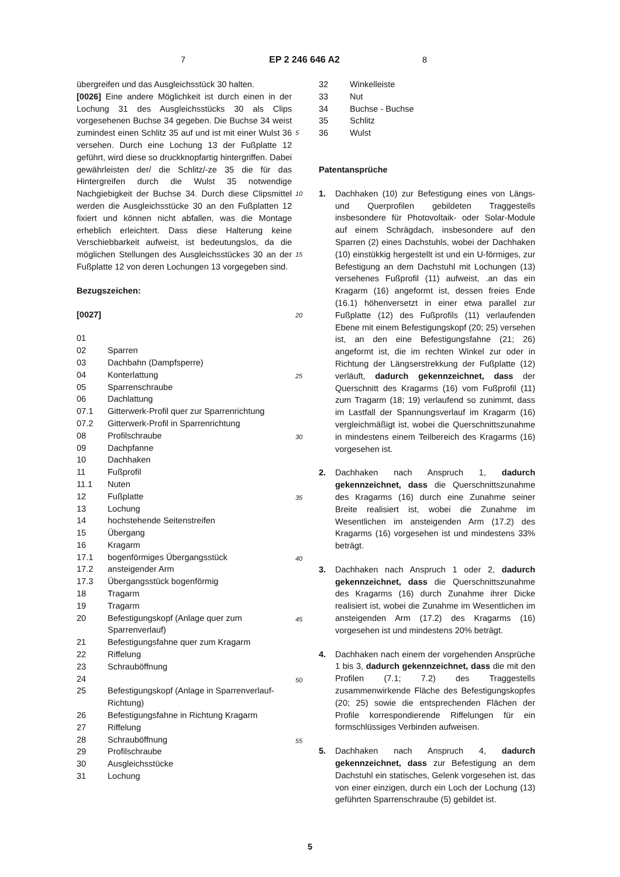7 EP 2 246 646 A2 8
übergreifen und das Ausgleichsstück 30 halten.
[0026] Eine andere Möglichkeit ist durch einen in der Lochung 31 des Ausgleichsstücks 30 als Clips vorgesehenen Buchse 34 gegeben. Die Buchse 34 weist zumindest einen Schlitz 35 auf und ist mit einer Wulst 36 versehen. Durch eine Lochung 13 der Fußplatte 12 geführt, wird diese so druckknopfartig hintergriffen. Dabei gewährleisten der/ die Schlitz/-ze 35 die für das Hintergreifen durch die Wulst 35 notwendige Nachgiebigkeit der Buchse 34. Durch diese Clipsmittel werden die Ausgleichsstücke 30 an den Fußplatten 12 fixiert und können nicht abfallen, was die Montage erheblich erleichtert. Dass diese Halterung keine Verschiebbarkeit aufweist, ist bedeutungslos, da die möglichen Stellungen des Ausgleichsstückes 30 an der Fußplatte 12 von deren Lochungen 13 vorgegeben sind.
Bezugszeichen:
[0027]
| 01 | |
| 02 | Sparren |
| 03 | Dachbahn (Dampfsperre) |
| 04 | Konterlattung |
| 05 | Sparrenschraube |
| 06 | Dachlattung |
| 07.1 | Gitterwerk-Profil quer zur Sparrenrichtung |
| 07.2 | Gitterwerk-Profil in Sparrenrichtung |
| 08 | Profilschraube |
| 09 | Dachpfanne |
| 10 | Dachhaken |
| 11 | Fußprofil |
| 11.1 | Nuten |
| 12 | Fußplatte |
| 13 | Lochung |
| 14 | hochstehende Seitenstreifen |
| 15 | Übergang |
| 16 | Kragarm |
| 17.1 | bogenförmiges Übergangsstück |
| 17.2 | ansteigender Arm |
| 17.3 | Übergangsstück bogenförmig |
| 18 | Tragarm |
| 19 | Tragarm |
| 20 | Befestigungskopf (Anlage quer zum Sparrenverlauf) |
| 21 | Befestigungsfahne quer zum Kragarm |
| 22 | Riffelung |
| 23 | Schrauböffnung |
| 24 | |
| 25 | Befestigungskopf (Anlage in Sparrenverlauf-Richtung) |
| 26 | Befestigungsfahne in Richtung Kragarm |
| 27 | Riffelung |
| 28 | Schrauböffnung |
| 29 | Profilschraube |
| 30 | Ausgleichsstücke |
| 31 | Lochung |
5
10
15
20
25
30
35
40
45
50
55
| 32 | Winkelleiste |
| 33 | Nut |
| 34 | Buchse - Buchse |
| 35 | Schlitz |
| 36 | Wulst |
Patentansprüche
1. Dachhaken (10) zur Befestigung eines von Längs- und Querprofilen gebildeten Traggestells insbesondere für Photovoltaik- oder Solar-Module auf einem Schrägdach, insbesondere auf den Sparren (2) eines Dachstuhls, wobei der Dachhaken (10) einstükkig hergestellt ist und ein U-förmiges, zur Befestigung an dem Dachstuhl mit Lochungen (13) versehenes Fußprofil (11) aufweist, .an das ein Kragarm (16) angeformt ist, dessen freies Ende (16.1) höhenversetzt in einer etwa parallel zur Fußplatte (12) des Fußprofils (11) verlaufenden Ebene mit einem Befestigungskopf (20; 25) versehen ist, an den eine Befestigungsfahne (21; 26) angeformt ist, die im rechten Winkel zur oder in Richtung der Längserstrekkung der Fußplatte (12) verläuft, dadurch gekennzeichnet, dass der Querschnitt des Kragarms (16) vom Fußprofil (11) zum Tragarm (18; 19) verlaufend so zunimmt, dass im Lastfall der Spannungsverlauf im Kragarm (16) vergleichmäßigt ist, wobei die Querschnittszunahme in mindestens einem Teilbereich des Kragarms (16) vorgesehen ist.
2. Dachhaken nach Anspruch 1, dadurch gekennzeichnet, dass die Querschnittszunahme des Kragarms (16) durch eine Zunahme seiner Breite realisiert ist, wobei die Zunahme im Wesentlichen im ansteigenden Arm (17.2) des Kragarms (16) vorgesehen ist und mindestens 33% beträgt.
3. Dachhaken nach Anspruch 1 oder 2, dadurch gekennzeichnet, dass die Querschnittszunahme des Kragarms (16) durch Zunahme ihrer Dicke realisiert ist, wobei die Zunahme im Wesentlichen im ansteigenden Arm (17.2) des Kragarms (16) vorgesehen ist und mindestens 20% beträgt.
4. Dachhaken nach einem der vorgehenden Ansprüche 1 bis 3, dadurch gekennzeichnet, dass die mit den Profilen (7.1; 7.2) des Traggestells zusammenwirkende Fläche des Befestigungskopfes (20; 25) sowie die entsprechenden Flächen der Profile korrespondierende Riffelungen für ein formschlüssiges Verbinden aufweisen.
5. Dachhaken nach Anspruch 4, dadurch gekennzeichnet, dass zur Befestigung an dem Dachstuhl ein statisches, Gelenk vorgesehen ist, das von einer einzigen, durch ein Loch der Lochung (13) geführten Sparrenschraube (5) gebildet ist.
5